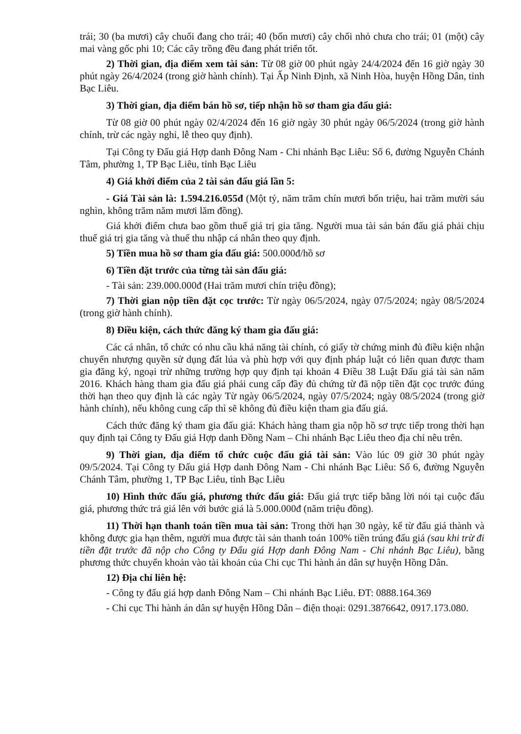trái; 30 (ba mươi) cây chuối đang cho trái; 40 (bốn mươi) cây chối nhỏ chưa cho trái; 01 (một) cây mai vàng gốc phi 10; Các cây trồng đều đang phát triển tốt.
2) Thời gian, địa điểm xem tài sản: Từ 08 giờ 00 phút ngày 24/4/2024 đến 16 giờ ngày 30 phút ngày 26/4/2024 (trong giờ hành chính). Tại Ấp Ninh Định, xã Ninh Hòa, huyện Hồng Dân, tỉnh Bạc Liêu.
3) Thời gian, địa điểm bán hồ sơ, tiếp nhận hồ sơ tham gia đấu giá:
Từ 08 giờ 00 phút ngày 02/4/2024 đến 16 giờ ngày 30 phút ngày 06/5/2024 (trong giờ hành chính, trừ các ngày nghỉ, lễ theo quy định).
Tại Công ty Đấu giá Hợp danh Đông Nam - Chi nhánh Bạc Liêu: Số 6, đường Nguyễn Chánh Tâm, phường 1, TP Bạc Liêu, tỉnh Bạc Liêu
4) Giá khởi điểm của 2 tài sản đấu giá lần 5:
- Giá Tài sản là: 1.594.216.055đ (Một tỷ, năm trăm chín mươi bốn triệu, hai trăm mười sáu nghìn, không trăm năm mươi lăm đồng).
Giá khởi điểm chưa bao gồm thuế giá trị gia tăng. Người mua tài sản bán đấu giá phải chịu thuế giá trị gia tăng và thuế thu nhập cá nhân theo quy định.
5) Tiền mua hồ sơ tham gia đấu giá: 500.000đ/hồ sơ
6) Tiền đặt trước của từng tài sản đấu giá:
- Tài sản: 239.000.000đ (Hai trăm mươi chín triệu đồng);
7) Thời gian nộp tiền đặt cọc trước: Từ ngày 06/5/2024, ngày 07/5/2024; ngày 08/5/2024 (trong giờ hành chính).
8) Điều kiện, cách thức đăng ký tham gia đấu giá:
Các cá nhân, tổ chức có nhu cầu khả năng tài chính, có giấy tờ chứng minh đủ điều kiện nhận chuyển nhượng quyền sử dụng đất lúa và phù hợp với quy định pháp luật có liên quan được tham gia đăng ký, ngoại trừ những trường hợp quy định tại khoản 4 Điều 38 Luật Đấu giá tài sản năm 2016. Khách hàng tham gia đấu giá phải cung cấp đầy đủ chứng từ đã nộp tiền đặt cọc trước đúng thời hạn theo quy định là các ngày Từ ngày 06/5/2024, ngày 07/5/2024; ngày 08/5/2024 (trong giờ hành chính), nếu không cung cấp thì sẽ không đủ điều kiện tham gia đấu giá.
Cách thức đăng ký tham gia đấu giá: Khách hàng tham gia nộp hồ sơ trực tiếp trong thời hạn quy định tại Công ty Đấu giá Hợp danh Đồng Nam – Chi nhánh Bạc Liêu theo địa chỉ nêu trên.
9) Thời gian, địa điểm tổ chức cuộc đấu giá tài sản: Vào lúc 09 giờ 30 phút ngày 09/5/2024. Tại Công ty Đấu giá Hợp danh Đông Nam - Chi nhánh Bạc Liêu: Số 6, đường Nguyễn Chánh Tâm, phường 1, TP Bạc Liêu, tỉnh Bạc Liêu
10) Hình thức đấu giá, phương thức đấu giá: Đấu giá trực tiếp bằng lời nói tại cuộc đấu giá, phương thức trả giá lên với bước giá là 5.000.000đ (năm triệu đồng).
11) Thời hạn thanh toán tiền mua tài sản: Trong thời hạn 30 ngày, kể từ đấu giá thành và không được gia hạn thêm, người mua được tài sản thanh toán 100% tiền trúng đấu giá (sau khi trừ đi tiền đặt trước đã nộp cho Công ty Đấu giá Hợp danh Đông Nam - Chi nhánh Bạc Liêu), bằng phương thức chuyển khoản vào tài khoản của Chi cục Thi hành án dân sự huyện Hồng Dân.
12) Địa chỉ liên hệ:
- Công ty đấu giá hợp danh Đông Nam – Chi nhánh Bạc Liêu. ĐT: 0888.164.369
- Chi cục Thi hành án dân sự huyện Hồng Dân – điện thoại: 0291.3876642, 0917.173.080.